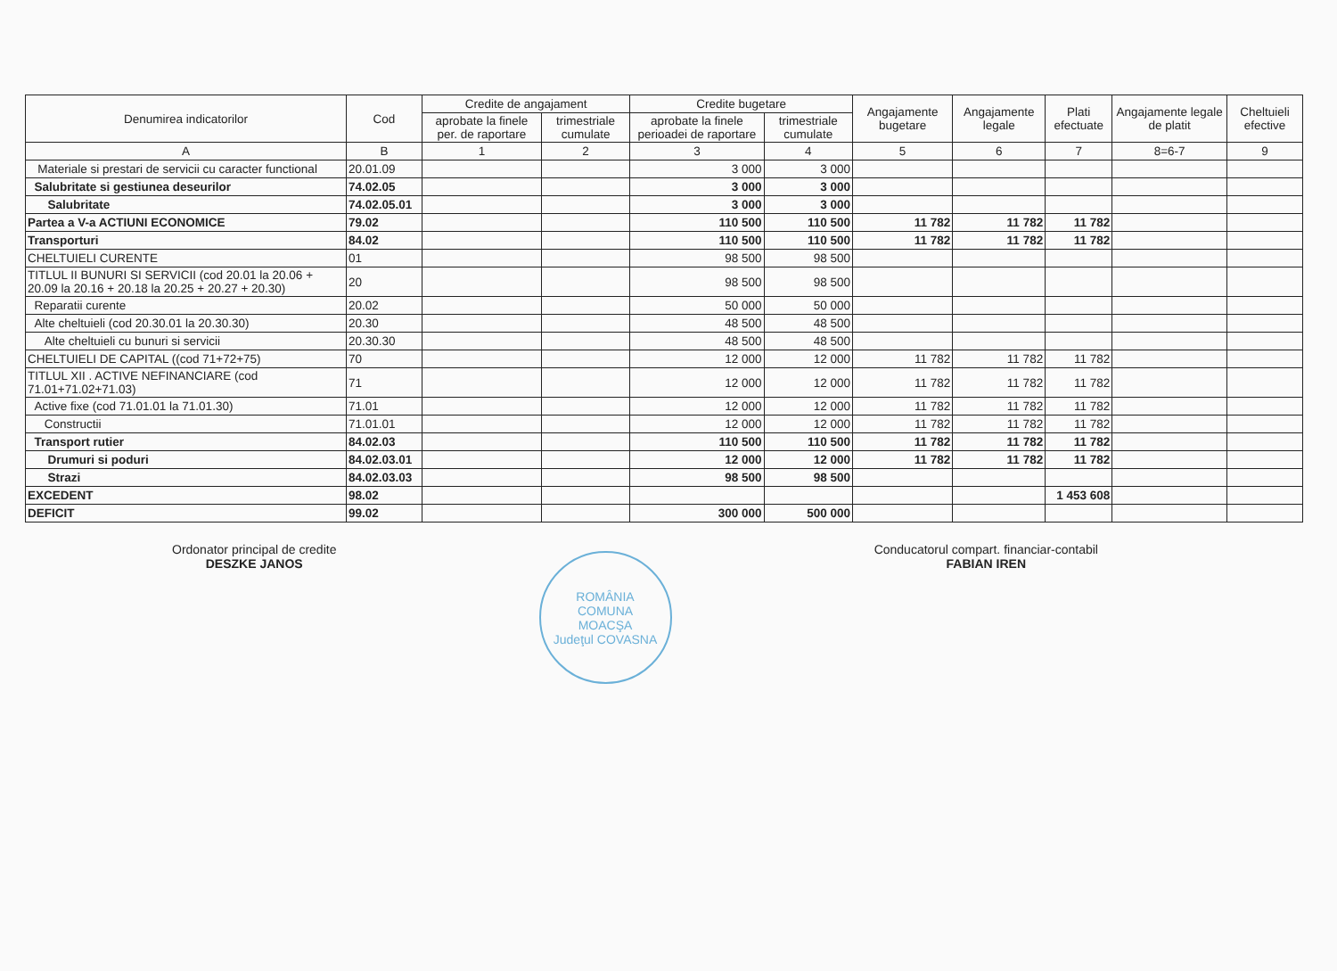| Denumirea indicatorilor | Cod | Credite de angajament | | Credite bugetare | | Angajamente bugetare | Angajamente legale | Plati efectuate | Angajamente legale de platit | Cheltuieli efective |
| --- | --- | --- | --- | --- | --- | --- | --- | --- | --- | --- |
| | | aprobate la finele per. de raportare | trimestriale cumulate | aprobate la finele perioadei de raportare | trimestriale cumulate | | | | | |
| A | B | 1 | 2 | 3 | 4 | 5 | 6 | 7 | 8=6-7 | 9 |
| Materiale si prestari de servicii cu caracter functional | 20.01.09 | | | 3 000 | 3 000 | | | | | |
| Salubritate si gestiunea deseurilor | 74.02.05 | | | 3 000 | 3 000 | | | | | |
| Salubritate | 74.02.05.01 | | | 3 000 | 3 000 | | | | | |
| Partea a V-a ACTIUNI ECONOMICE | 79.02 | | | 110 500 | 110 500 | 11 782 | 11 782 | 11 782 | | |
| Transporturi | 84.02 | | | 110 500 | 110 500 | 11 782 | 11 782 | 11 782 | | |
| CHELTUIELI CURENTE | 01 | | | 98 500 | 98 500 | | | | | |
| TITLUL II BUNURI SI SERVICII (cod 20.01 la 20.06 + 20.09 la 20.16 + 20.18 la 20.25 + 20.27 + 20.30) | 20 | | | 98 500 | 98 500 | | | | | |
| Reparatii curente | 20.02 | | | 50 000 | 50 000 | | | | | |
| Alte cheltuieli (cod 20.30.01 la 20.30.30) | 20.30 | | | 48 500 | 48 500 | | | | | |
| Alte cheltuieli cu bunuri si servicii | 20.30.30 | | | 48 500 | 48 500 | | | | | |
| CHELTUIELI DE CAPITAL ((cod 71+72+75) | 70 | | | 12 000 | 12 000 | 11 782 | 11 782 | 11 782 | | |
| TITLUL XII . ACTIVE NEFINANCIARE (cod 71.01+71.02+71.03) | 71 | | | 12 000 | 12 000 | 11 782 | 11 782 | 11 782 | | |
| Active fixe (cod 71.01.01 la 71.01.30) | 71.01 | | | 12 000 | 12 000 | 11 782 | 11 782 | 11 782 | | |
| Constructii | 71.01.01 | | | 12 000 | 12 000 | 11 782 | 11 782 | 11 782 | | |
| Transport rutier | 84.02.03 | | | 110 500 | 110 500 | 11 782 | 11 782 | 11 782 | | |
| Drumuri si poduri | 84.02.03.01 | | | 12 000 | 12 000 | 11 782 | 11 782 | 11 782 | | |
| Strazi | 84.02.03.03 | | | 98 500 | 98 500 | | | | | |
| EXCEDENT | 98.02 | | | | | | | 1 453 608 | | |
| DEFICIT | 99.02 | | | 300 000 | 500 000 | | | | | |
Ordonator principal de credite
DESZKE JANOS
ROMÂNIA
COMUNA
MOACŞA
Judeţul COVASNA
Conducatorul compart. financiar-contabil
FABIAN IREN